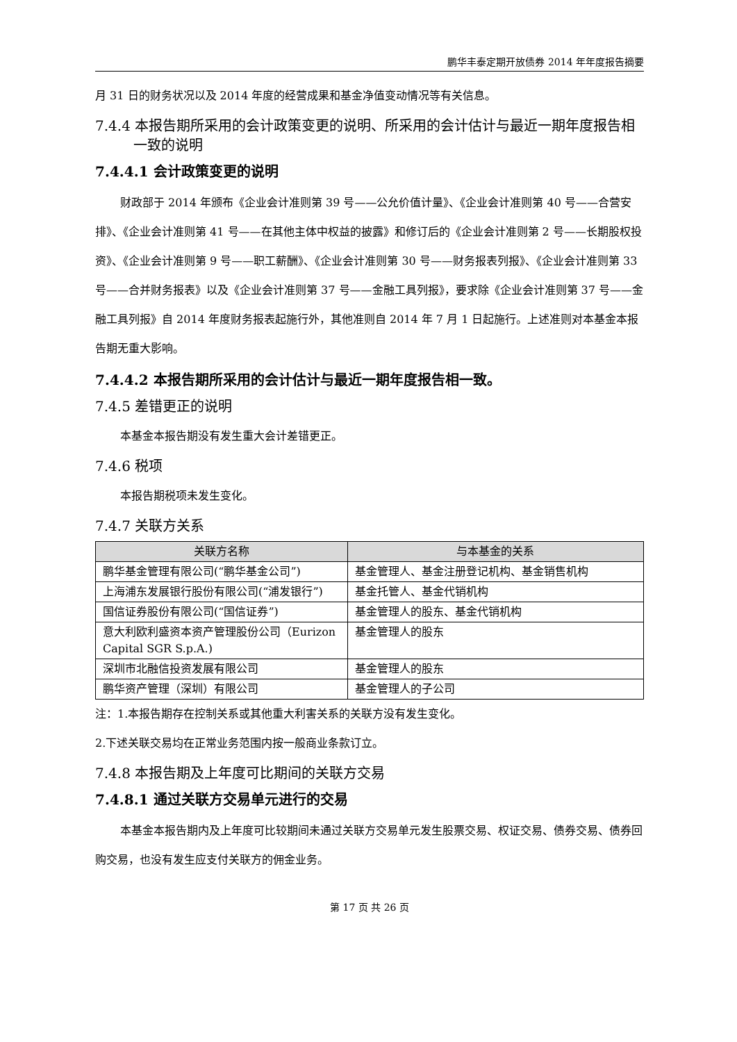鹏华丰泰定期开放债券 2014 年年度报告摘要
月 31 日的财务状况以及 2014 年度的经营成果和基金净值变动情况等有关信息。
7.4.4 本报告期所采用的会计政策变更的说明、所采用的会计估计与最近一期年度报告相一致的说明
7.4.4.1 会计政策变更的说明
财政部于 2014 年颁布《企业会计准则第 39 号——公允价值计量》、《企业会计准则第 40 号——合营安排》、《企业会计准则第 41 号——在其他主体中权益的披露》和修订后的《企业会计准则第 2 号——长期股权投资》、《企业会计准则第 9 号——职工薪酬》、《企业会计准则第 30 号——财务报表列报》、《企业会计准则第 33 号——合并财务报表》以及《企业会计准则第 37 号——金融工具列报》，要求除《企业会计准则第 37 号——金融工具列报》自 2014 年度财务报表起施行外，其他准则自 2014 年 7 月 1 日起施行。上述准则对本基金本报告期无重大影响。
7.4.4.2 本报告期所采用的会计估计与最近一期年度报告相一致。
7.4.5 差错更正的说明
本基金本报告期没有发生重大会计差错更正。
7.4.6 税项
本报告期税项未发生变化。
7.4.7 关联方关系
| 关联方名称 | 与本基金的关系 |
| --- | --- |
| 鹏华基金管理有限公司(“鹏华基金公司”) | 基金管理人、基金注册登记机构、基金销售机构 |
| 上海浦东发展银行股份有限公司(“浦发银行”) | 基金托管人、基金代销机构 |
| 国信证券股份有限公司(“国信证券”) | 基金管理人的股东、基金代销机构 |
| 意大利欧利盛资本资产管理股份公司（Eurizon Capital SGR S.p.A.) | 基金管理人的股东 |
| 深圳市北融信投资发展有限公司 | 基金管理人的股东 |
| 鹏华资产管理（深圳）有限公司 | 基金管理人的子公司 |
注：1.本报告期存在控制关系或其他重大利害关系的关联方没有发生变化。
2.下述关联交易均在正常业务范围内按一般商业条款订立。
7.4.8 本报告期及上年度可比期间的关联方交易
7.4.8.1 通过关联方交易单元进行的交易
本基金本报告期内及上年度可比较期间未通过关联方交易单元发生股票交易、权证交易、债券交易、债券回购交易，也没有发生应支付关联方的佣金业务。
第 17 页 共 26 页